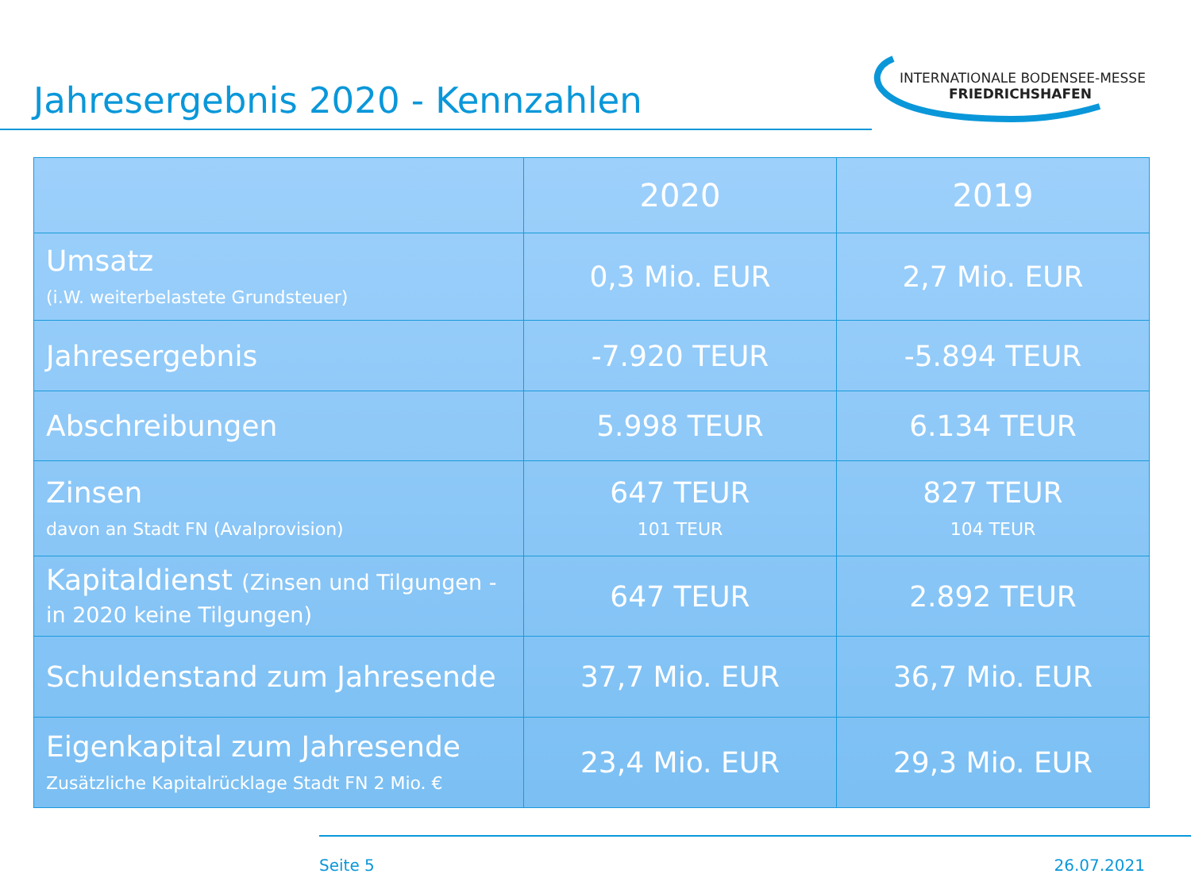Jahresergebnis 2020 - Kennzahlen
INTERNATIONALE BODENSEE-MESSE
FRIEDRICHSHAFEN
| | 2020 | 2019 |
| --- | --- | --- |
| Umsatz (i.W. weiterbelastete Grundsteuer) | 0,3 Mio. EUR | 2,7 Mio. EUR |
| Jahresergebnis | -7.920 TEUR | -5.894 TEUR |
| Abschreibungen | 5.998 TEUR | 6.134 TEUR |
| Zinsen davon an Stadt FN (Avalprovision) | 647 TEUR 101 TEUR | 827 TEUR 104 TEUR |
| Kapitaldienst (Zinsen und Tilgungen - in 2020 keine Tilgungen) | 647 TEUR | 2.892 TEUR |
| Schuldenstand zum Jahresende | 37,7 Mio. EUR | 36,7 Mio. EUR |
| Eigenkapital zum Jahresende Zusätzliche Kapitalrücklage Stadt FN 2 Mio. € | 23,4 Mio. EUR | 29,3 Mio. EUR |
Seite 5 26.07.2021